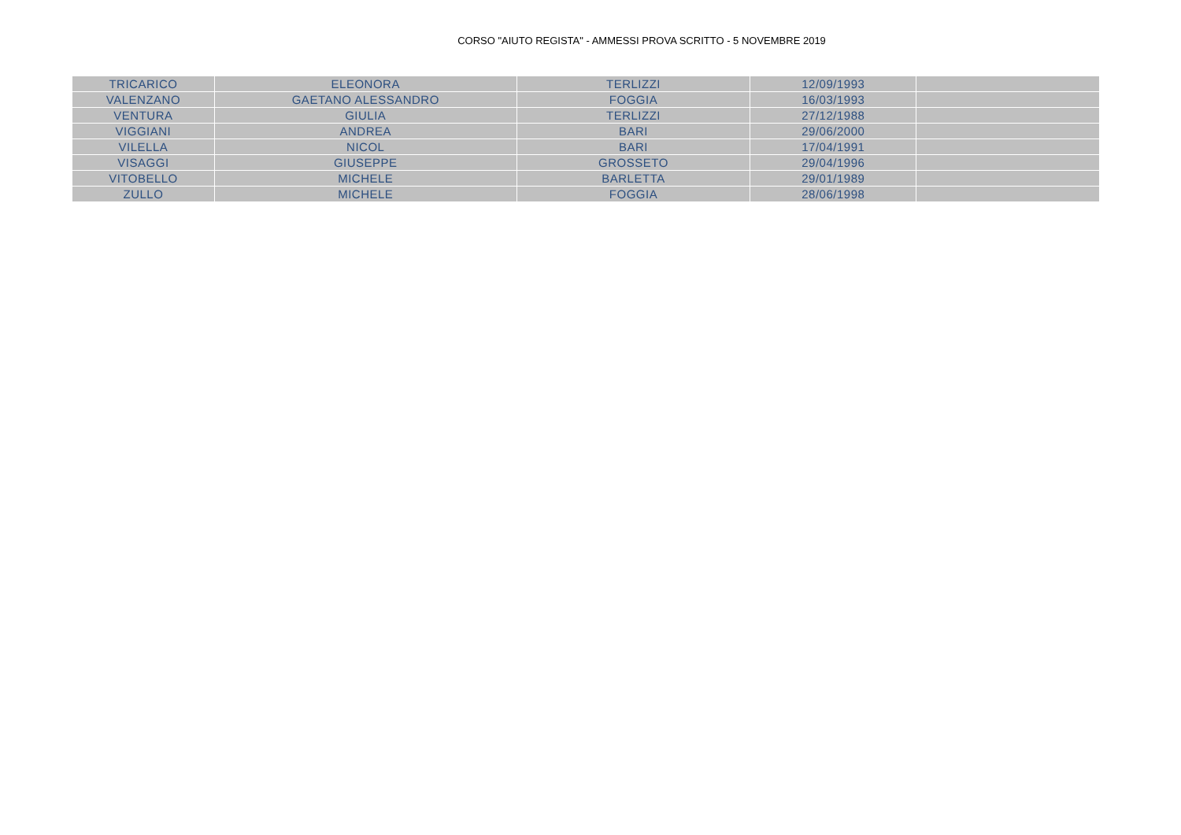CORSO "AIUTO REGISTA" - AMMESSI PROVA SCRITTO - 5 NOVEMBRE 2019
| TRICARICO | ELEONORA | TERLIZZI | 12/09/1993 | |
| VALENZANO | GAETANO ALESSANDRO | FOGGIA | 16/03/1993 | |
| VENTURA | GIULIA | TERLIZZI | 27/12/1988 | |
| VIGGIANI | ANDREA | BARI | 29/06/2000 | |
| VILELLA | NICOL | BARI | 17/04/1991 | |
| VISAGGI | GIUSEPPE | GROSSETO | 29/04/1996 | |
| VITOBELLO | MICHELE | BARLETTA | 29/01/1989 | |
| ZULLO | MICHELE | FOGGIA | 28/06/1998 | |